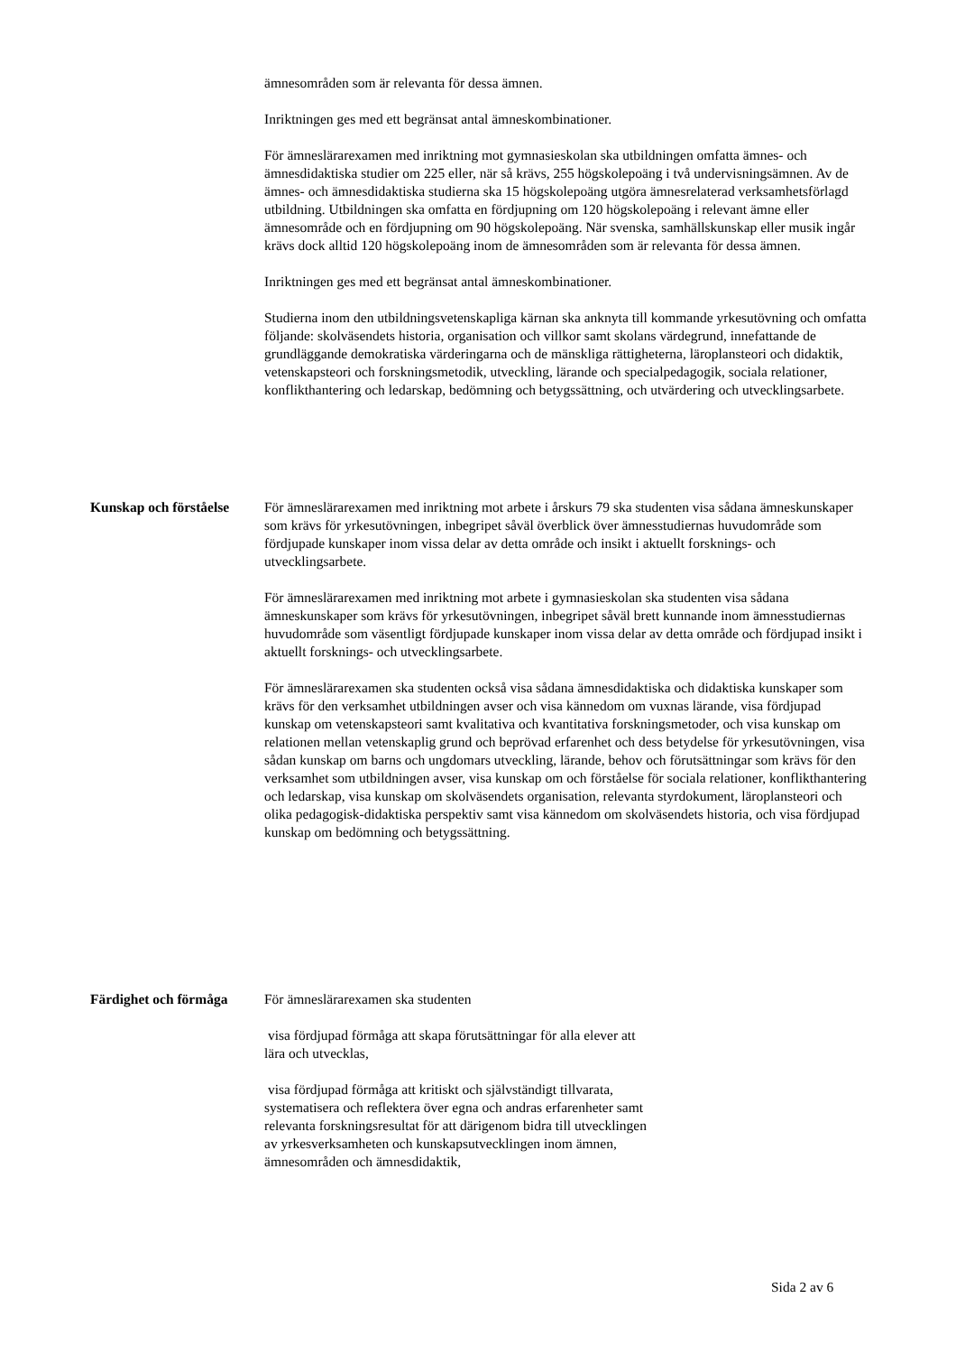ämnesområden som är relevanta för dessa ämnen.
Inriktningen ges med ett begränsat antal ämneskombinationer.
För ämneslärarexamen med inriktning mot gymnasieskolan ska utbildningen omfatta ämnes- och ämnesdidaktiska studier om 225 eller, när så krävs, 255 högskolepoäng i två undervisningsämnen. Av de ämnes- och ämnesdidaktiska studierna ska 15 högskolepoäng utgöra ämnesrelaterad verksamhetsförlagd utbildning. Utbildningen ska omfatta en fördjupning om 120 högskolepoäng i relevant ämne eller ämnesområde och en fördjupning om 90 högskolepoäng. När svenska, samhällskunskap eller musik ingår krävs dock alltid 120 högskolepoäng inom de ämnesområden som är relevanta för dessa ämnen.
Inriktningen ges med ett begränsat antal ämneskombinationer.
Studierna inom den utbildningsvetenskapliga kärnan ska anknyta till kommande yrkesutövning och omfatta följande: skolväsendets historia, organisation och villkor samt skolans värdegrund, innefattande de grundläggande demokratiska värderingarna och de mänskliga rättigheterna, läroplansteori och didaktik, vetenskapsteori och forskningsmetodik, utveckling, lärande och specialpedagogik, sociala relationer, konflikthantering och ledarskap, bedömning och betygssättning, och utvärdering och utvecklingsarbete.
Kunskap och förståelse
För ämneslärarexamen med inriktning mot arbete i årskurs 79 ska studenten visa sådana ämneskunskaper som krävs för yrkesutövningen, inbegripet såväl överblick över ämnesstudiernas huvudområde som fördjupade kunskaper inom vissa delar av detta område och insikt i aktuellt forsknings- och utvecklingsarbete.
För ämneslärarexamen med inriktning mot arbete i gymnasieskolan ska studenten visa sådana ämneskunskaper som krävs för yrkesutövningen, inbegripet såväl brett kunnande inom ämnesstudiernas huvudområde som väsentligt fördjupade kunskaper inom vissa delar av detta område och fördjupad insikt i aktuellt forsknings- och utvecklingsarbete.
För ämneslärarexamen ska studenten också visa sådana ämnesdidaktiska och didaktiska kunskaper som krävs för den verksamhet utbildningen avser och visa kännedom om vuxnas lärande, visa fördjupad kunskap om vetenskapsteori samt kvalitativa och kvantitativa forskningsmetoder, och visa kunskap om relationen mellan vetenskaplig grund och beprövad erfarenhet och dess betydelse för yrkesutövningen, visa sådan kunskap om barns och ungdomars utveckling, lärande, behov och förutsättningar som krävs för den verksamhet som utbildningen avser, visa kunskap om och förståelse för sociala relationer, konflikthantering och ledarskap, visa kunskap om skolväsendets organisation, relevanta styrdokument, läroplansteori och olika pedagogisk-didaktiska perspektiv samt visa kännedom om skolväsendets historia, och visa fördjupad kunskap om bedömning och betygssättning.
Färdighet och förmåga
För ämneslärarexamen ska studenten
visa fördjupad förmåga att skapa förutsättningar för alla elever att lära och utvecklas,
visa fördjupad förmåga att kritiskt och självständigt tillvarata, systematisera och reflektera över egna och andras erfarenheter samt relevanta forskningsresultat för att därigenom bidra till utvecklingen av yrkesverksamheten och kunskapsutvecklingen inom ämnen, ämnesområden och ämnesdidaktik,
Sida 2 av 6